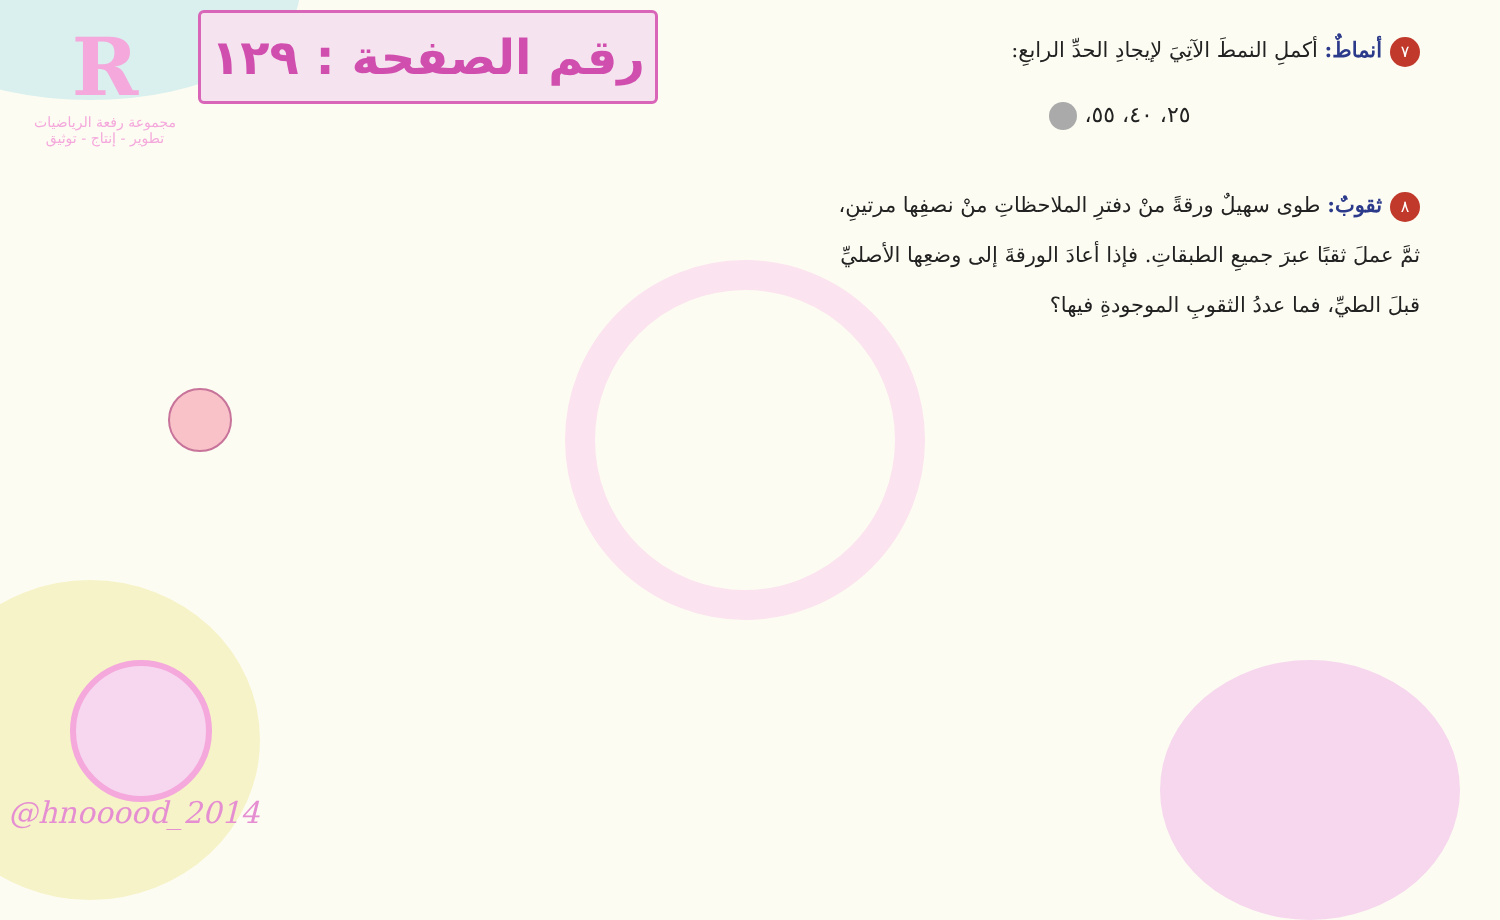Rمجموعة رفعة الرياضيات
تطوير - إنتاج - توثيق
رقم الصفحة : ١٢٩
٧ أنماطٌ: أكملِ النمطَ الآتِيَ لإيجادِ الحدِّ الرابعِ:
٢٥، ٤٠، ٥٥،
٨ ثقوبٌ: طوى سهيلٌ ورقةً منْ دفترِ الملاحظاتِ منْ نصفِها مرتينِ، ثمَّ عملَ ثقبًا عبرَ جميعِ الطبقاتِ. فإذا أعادَ الورقةَ إلى وضعِها الأصليِّ قبلَ الطيِّ، فما عددُ الثقوبِ الموجودةِ فيها؟
@hnooood_2014